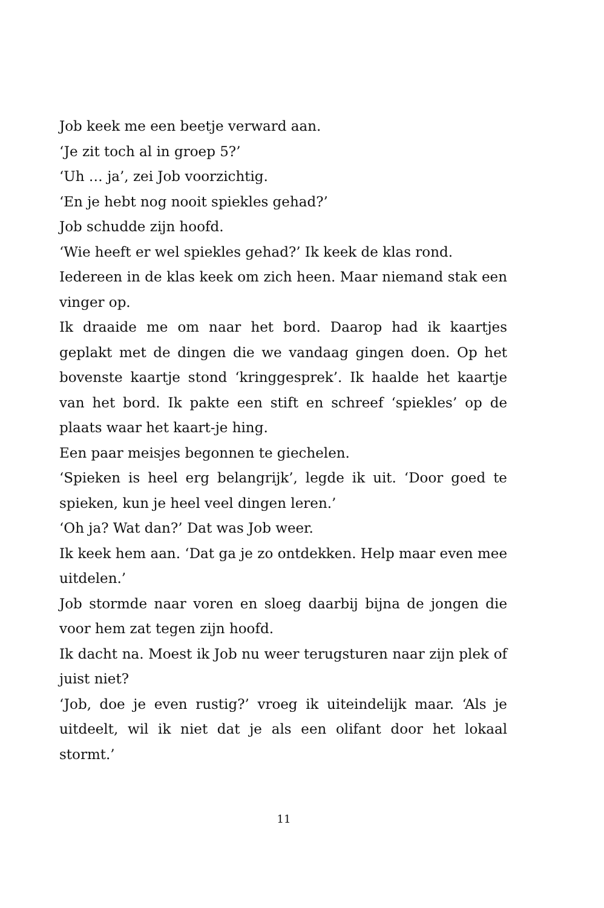Job keek me een beetje verward aan.
‘Je zit toch al in groep 5?’
‘Uh … ja’, zei Job voorzichtig.
‘En je hebt nog nooit spiekles gehad?’
Job schudde zijn hoofd.
‘Wie heeft er wel spiekles gehad?’ Ik keek de klas rond.
Iedereen in de klas keek om zich heen. Maar niemand stak een vinger op.
Ik draaide me om naar het bord. Daarop had ik kaartjes geplakt met de dingen die we vandaag gingen doen. Op het bovenste kaartje stond ‘kringgesprek’. Ik haalde het kaartje van het bord. Ik pakte een stift en schreef ‘spiekles’ op de plaats waar het kaart-je hing.
Een paar meisjes begonnen te giechelen.
‘Spieken is heel erg belangrijk’, legde ik uit. ‘Door goed te spieken, kun je heel veel dingen leren.’
‘Oh ja? Wat dan?’ Dat was Job weer.
Ik keek hem aan. ‘Dat ga je zo ontdekken. Help maar even mee uitdelen.’
Job stormde naar voren en sloeg daarbij bijna de jongen die voor hem zat tegen zijn hoofd.
Ik dacht na. Moest ik Job nu weer terugsturen naar zijn plek of juist niet?
‘Job, doe je even rustig?’ vroeg ik uiteindelijk maar. ‘Als je uitdeelt, wil ik niet dat je als een olifant door het lokaal stormt.’
11